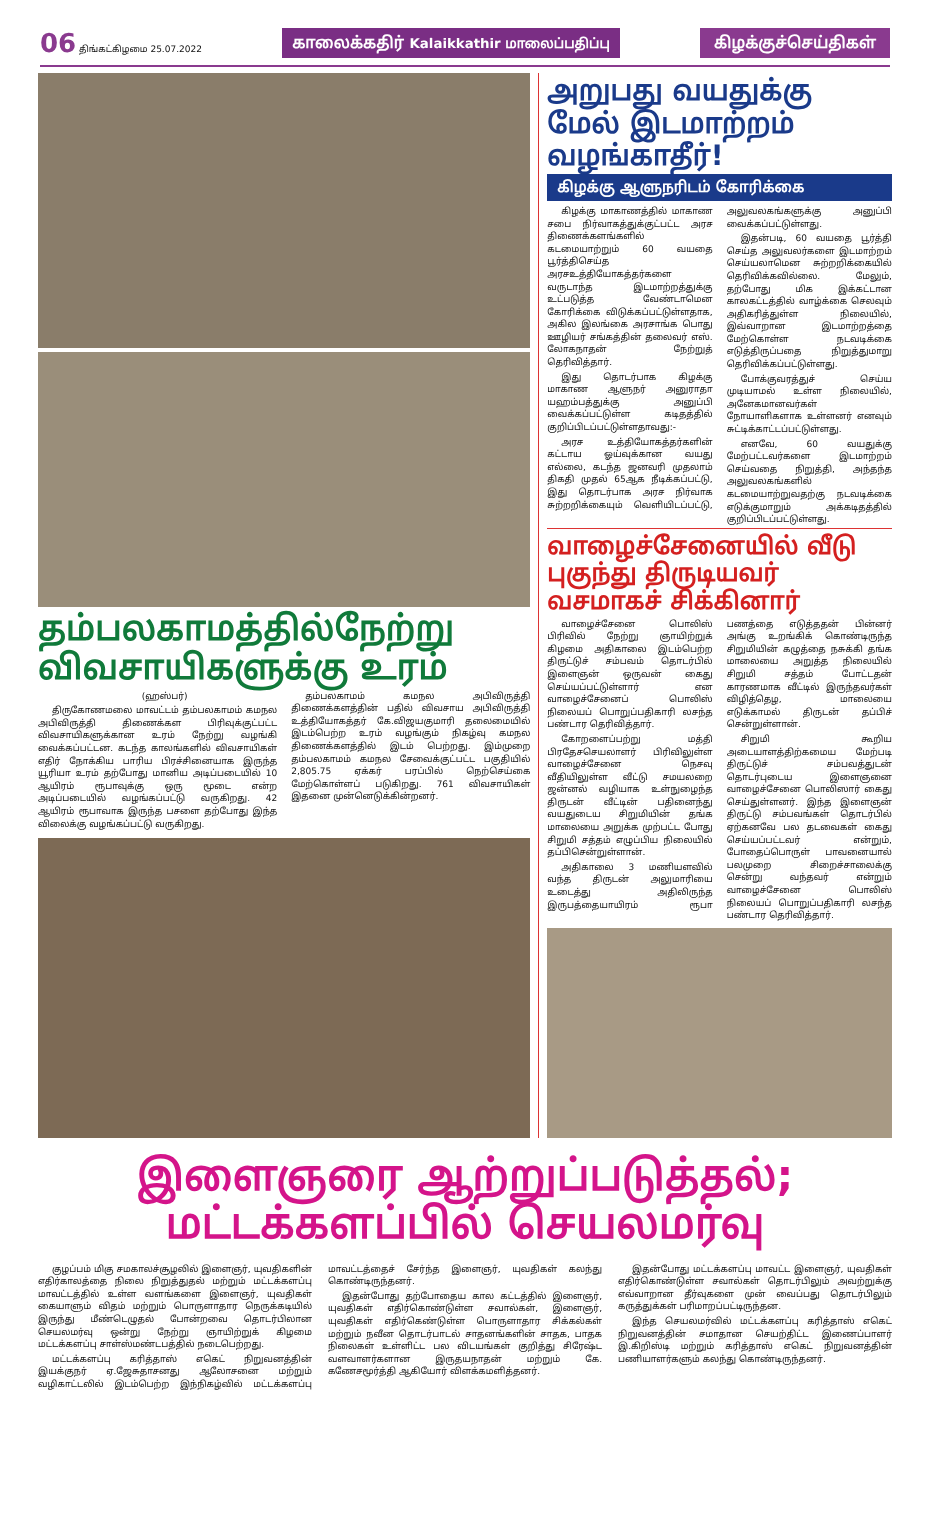06 திங்கட்கிழமை 25.07.2022
காலைக்கதிர் Kalaikkathir மாலைப்பதிப்பு
கிழக்குச்செய்திகள்
தம்பலகாமத்தில்நேற்று விவசாயிகளுக்கு உரம்
(ஹஸ்பர்)
திருகோணமலை மாவட்டம் தம்பலகாமம் கமநல அபிவிருத்தி திணைக்கள பிரிவுக்குட்பட்ட விவசாயிகளுக்கான உரம் நேற்று வழங்கி வைக்கப்பட்டன. கடந்த காலங்களில் விவசாயிகள் எதிர் நோக்கிய பாரிய பிரச்சினையாக இருந்த யூரியா உரம் தற்போது மானிய அடிப்படையில் 10 ஆயிரம் ரூபாவுக்கு ஒரு மூடை என்ற அடிப்படையில் வழங்கப்பட்டு வருகிறது. 42 ஆயிரம் ரூபாவாக இருந்த பசளை தற்போது இந்த விலைக்கு வழங்கப்பட்டு வருகிறது.
தம்பலகாமம் கமநல அபிவிருத்தி திணைக்களத்தின் பதில் விவசாய அபிவிருத்தி உத்தியோகத்தர் கே.விஜயகுமாரி தலைமையில் இடம்பெற்ற உரம் வழங்கும் நிகழ்வு கமநல திணைக்களத்தில் இடம் பெற்றது. இம்முறை தம்பலகாமம் கமநல சேவைக்குட்பட்ட பகுதியில் 2,805.75 ஏக்கர் பரப்பில் நெற்செய்கை மேற்கொள்ளப் படுகிறது. 761 விவசாயிகள் இதனை முன்னெடுக்கின்றனர்.
அறுபது வயதுக்கு மேல் இடமாற்றம் வழங்காதீர்!
கிழக்கு ஆளுநரிடம் கோரிக்கை
கிழக்கு மாகாணத்தில் மாகாண சபை நிர்வாகத்துக்குட்பட்ட அரச திணைக்களங்களில் கடமையாற்றும் 60 வயதை பூர்த்திசெய்த அரசஉத்தியோகத்தர்களை வருடாந்த இடமாற்றத்துக்கு உட்படுத்த வேண்டாமென கோரிக்கை விடுக்கப்பட்டுள்ளதாக, அகில இலங்கை அரசாங்க பொது ஊழியர் சங்கத்தின் தலைவர் எஸ். லோகநாதன் நேற்றுத் தெரிவித்தார்.
இது தொடர்பாக கிழக்கு மாகாண ஆளுநர் அனுராதா யஹம்பத்துக்கு அனுப்பி வைக்கப்பட்டுள்ள கடிதத்தில் குறிப்பிடப்பட்டுள்ளதாவது:-
அரச உத்தியோகத்தர்களின் கட்டாய ஓய்வுக்கான வயது எல்லை, கடந்த ஜனவரி முதலாம் திகதி முதல் 65ஆக நீடிக்கப்பட்டு, இது தொடர்பாக அரச நிர்வாக சுற்றறிக்கையும் வெளியிடப்பட்டு, அலுவலகங்களுக்கு அனுப்பி வைக்கப்பட்டுள்ளது.
இதன்படி, 60 வயதை பூர்த்தி செய்த அலுவலர்களை இடமாற்றம் செய்யலாமென சுற்றறிக்கையில் தெரிவிக்கவில்லை. மேலும், தற்போது மிக இக்கட்டான காலகட்டத்தில் வாழ்க்கை செலவும் அதிகரித்துள்ள நிலையில், இவ்வாறான இடமாற்றத்தை மேற்கொள்ள நடவடிக்கை எடுத்திருப்பதை நிறுத்துமாறு தெரிவிக்கப்பட்டுள்ளது.
போக்குவரத்துச் செய்ய முடியாமல் உள்ள நிலையில், அனேகமானவர்கள் நோயாளிகளாக உள்ளனர் எனவும் சுட்டிக்காட்டப்பட்டுள்ளது.
எனவே, 60 வயதுக்கு மேற்பட்டவர்களை இடமாற்றம் செய்வதை நிறுத்தி, அந்தந்த அலுவலகங்களில் கடமையாற்றுவதற்கு நடவடிக்கை எடுக்குமாறும் அக்கடிதத்தில் குறிப்பிடப்பட்டுள்ளது.
வாழைச்சேனையில் வீடு புகுந்து திருடியவர் வசமாகச் சிக்கினார்
வாழைச்சேனை பொலிஸ் பிரிவில் நேற்று ஞாயிற்றுக் கிழமை அதிகாலை இடம்பெற்ற திருட்டுச் சம்பவம் தொடர்பில் இளைஞன் ஒருவன் கைது செய்யப்பட்டுள்ளார் என வாழைச்சேனைப் பொலிஸ் நிலையப் பொறுப்பதிகாரி லசந்த பண்டார தெரிவித்தார்.
கோறளைப்பற்று மத்தி பிரதேசசெயலாளர் பிரிவிலுள்ள வாழைச்சேனை நெசவு வீதியிலுள்ள வீட்டு சமயலறை ஜன்னல் வழியாக உள்நுழைந்த திருடன் வீட்டின் பதினைந்து வயதுடைய சிறுமியின் தங்க மாலையை அறுக்க முற்பட்ட போது சிறுமி சத்தம் எழுப்பிய நிலையில் தப்பிசென்றுள்ளான்.
அதிகாலை 3 மணியளவில் வந்த திருடன் அலுமாரியை உடைத்து அதிலிருந்த இருபத்தையாயிரம் ரூபா பணத்தை எடுத்ததன் பின்னர் அங்கு உறங்கிக் கொண்டிருந்த சிறுமியின் கழுத்தை நசுக்கி தங்க மாலையை அறுத்த நிலையில் சிறுமி சத்தம் போட்டதன் காரணமாக வீட்டில் இருந்தவர்கள் விழித்தெழ, மாலையை எடுக்காமல் திருடன் தப்பிச் சென்றுள்ளான்.
சிறுமி கூறிய அடையாளத்திற்கமைய மேற்படி திருட்டுச் சம்பவத்துடன் தொடர்புடைய இளைஞனை வாழைச்சேனை பொலிஸார் கைது செய்துள்ளனர். இந்த இளைஞன் திருட்டு சம்பவங்கள் தொடர்பில் ஏற்கனவே பல தடவைகள் கைது செய்யப்பட்டவர் என்றும், போதைப்பொருள் பாவனையால் பலமுறை சிறைச்சாலைக்கு சென்று வந்தவர் என்றும் வாழைச்சேனை பொலிஸ் நிலையப் பொறுப்பதிகாரி லசந்த பண்டார தெரிவித்தார்.
இளைஞரை ஆற்றுப்படுத்தல்; மட்டக்களப்பில் செயலமர்வு
குழப்பம் மிகு சமகாலச்சூழலில் இளைஞர், யுவதிகளின் எதிர்காலத்தை நிலை நிறுத்துதல் மற்றும் மட்டக்களப்பு மாவட்டத்தில் உள்ள வளங்களை இளைஞர், யுவதிகள் கையாளும் விதம் மற்றும் பொருளாதார நெருக்கடியில் இருந்து மீண்டெழுதல் போன்றவை தொடர்பிலான செயலமர்வு ஒன்று நேற்று ஞாயிற்றுக் கிழமை மட்டக்களப்பு சாள்ஸ்மண்டபத்தில் நடைபெற்றது.
மட்டக்களப்பு கரித்தாஸ் எகெட் நிறுவனத்தின் இயக்குநர் ஏ.ஜேசுதாசனது ஆலோசனை மற்றும் வழிகாட்டலில் இடம்பெற்ற இந்நிகழ்வில் மட்டக்களப்பு மாவட்டத்தைச் சேர்ந்த இளைஞர், யுவதிகள் கலந்து கொண்டிருந்தனர்.
இதன்போது தற்போதைய கால கட்டத்தில் இளைஞர், யுவதிகள் எதிர்கொண்டுள்ள சவால்கள், இளைஞர், யுவதிகள் எதிர்கெண்டுள்ள பொருளாதார சிக்கல்கள் மற்றும் நவீன தொடர்பாடல் சாதனங்களின் சாதக, பாதக நிலைகள் உள்ளிட்ட பல விடயங்கள் குறித்து சிரேஷ்ட வளவாளர்களான இருதயநாதன் மற்றும் கே. கணேசமூர்த்தி ஆகியோர் விளக்கமளித்தனர்.
இதன்போது மட்டக்களப்பு மாவட்ட இளைஞர், யுவதிகள் எதிர்கொண்டுள்ள சவால்கள் தொடர்பிலும் அவற்றுக்கு எவ்வாறான தீர்வுகளை முன் வைப்பது தொடர்பிலும் கருத்துக்கள் பரிமாறப்பட்டிருந்தன.
இந்த செயலமர்வில் மட்டக்களப்பு கரித்தாஸ் எகெட் நிறுவனத்தின் சமாதான செயற்திட்ட இணைப்பாளர் இ.கிறிஸ்டி மற்றும் கரித்தாஸ் எகெட் நிறுவனத்தின் பணியாளர்களும் கலந்து கொண்டிருந்தனர்.